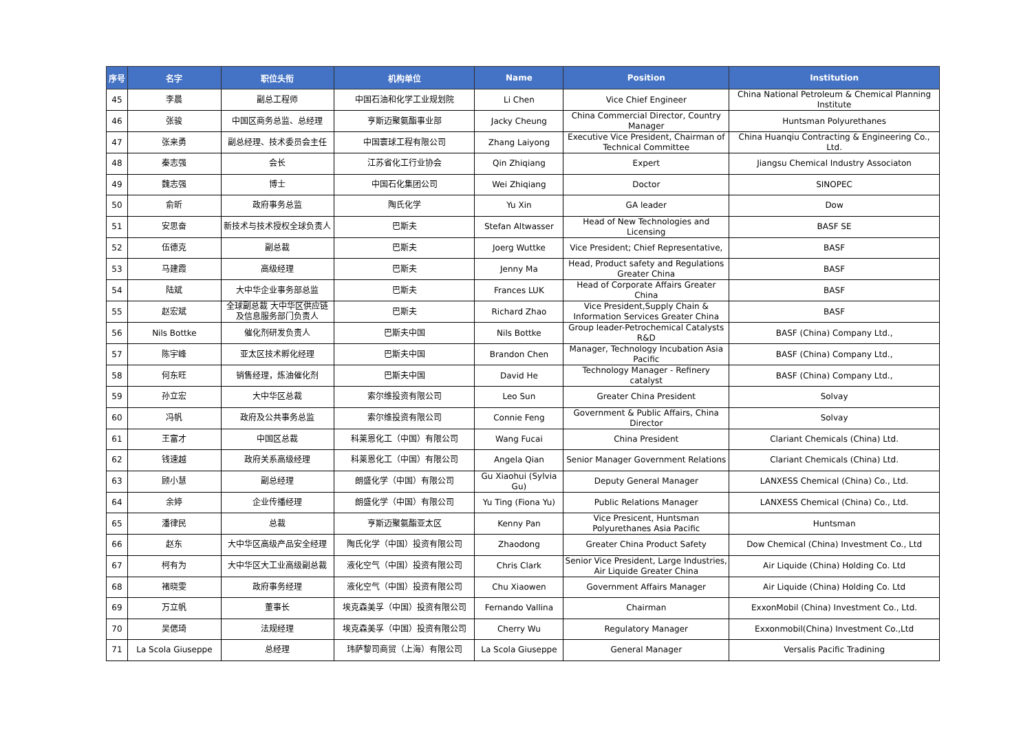| 序号 | 名字 | 职位头衔 | 机构单位 | Name | Position | Institution |
| --- | --- | --- | --- | --- | --- | --- |
| 45 | 李晨 | 副总工程师 | 中国石油和化学工业规划院 | Li Chen | Vice Chief Engineer | China National Petroleum & Chemical Planning Institute |
| 46 | 张骏 | 中国区商务总监、总经理 | 亨斯迈聚氨酯事业部 | Jacky Cheung | China Commercial Director, Country Manager | Huntsman Polyurethanes |
| 47 | 张来勇 | 副总经理、技术委员会主任 | 中国寰球工程有限公司 | Zhang Laiyong | Executive Vice President, Chairman of Technical Committee | China Huanqiu Contracting & Engineering Co., Ltd. |
| 48 | 秦志强 | 会长 | 江苏省化工行业协会 | Qin Zhiqiang | Expert | Jiangsu Chemical Industry Associaton |
| 49 | 魏志强 | 博士 | 中国石化集团公司 | Wei Zhiqiang | Doctor | SINOPEC |
| 50 | 俞昕 | 政府事务总监 | 陶氏化学 | Yu Xin | GA leader | Dow |
| 51 | 安思奋 | 新技术与技术授权全球负责人 | 巴斯夫 | Stefan Altwasser | Head of New Technologies and Licensing | BASF SE |
| 52 | 伍德克 | 副总裁 | 巴斯夫 | Joerg Wuttke | Vice President; Chief Representative, | BASF |
| 53 | 马建霞 | 高级经理 | 巴斯夫 | Jenny Ma | Head, Product safety and Regulations Greater China | BASF |
| 54 | 陆斌 | 大中华企业事务部总监 | 巴斯夫 | Frances LUK | Head of Corporate Affairs Greater China | BASF |
| 55 | 赵宏斌 | 全球副总裁 大中华区供应链及信息服务部门负责人 | 巴斯夫 | Richard Zhao | Vice President,Supply Chain & Information Services Greater China | BASF |
| 56 | Nils Bottke | 催化剂研发负责人 | 巴斯夫中国 | Nils Bottke | Group leader-Petrochemical Catalysts R&D | BASF (China) Company Ltd., |
| 57 | 陈宇峰 | 亚太区技术孵化经理 | 巴斯夫中国 | Brandon Chen | Manager, Technology Incubation Asia Pacific | BASF (China) Company Ltd., |
| 58 | 何东旺 | 销售经理，炼油催化剂 | 巴斯夫中国 | David He | Technology Manager - Refinery catalyst | BASF (China) Company Ltd., |
| 59 | 孙立宏 | 大中华区总裁 | 索尔维投资有限公司 | Leo Sun | Greater China President | Solvay |
| 60 | 冯帆 | 政府及公共事务总监 | 索尔维投资有限公司 | Connie Feng | Government & Public Affairs, China Director | Solvay |
| 61 | 王富才 | 中国区总裁 | 科莱恩化工（中国）有限公司 | Wang Fucai | China President | Clariant Chemicals (China) Ltd. |
| 62 | 钱速越 | 政府关系高级经理 | 科莱恩化工（中国）有限公司 | Angela Qian | Senior Manager Government Relations | Clariant Chemicals (China) Ltd. |
| 63 | 顾小慧 | 副总经理 | 朗盛化学（中国）有限公司 | Gu Xiaohui (Sylvia Gu) | Deputy General Manager | LANXESS Chemical (China) Co., Ltd. |
| 64 | 余婷 | 企业传播经理 | 朗盛化学（中国）有限公司 | Yu Ting (Fiona Yu) | Public Relations Manager | LANXESS Chemical (China) Co., Ltd. |
| 65 | 潘律民 | 总裁 | 亨斯迈聚氨酯亚太区 | Kenny Pan | Vice Presicent, Huntsman Polyurethanes Asia Pacific | Huntsman |
| 66 | 赵东 | 大中华区高级产品安全经理 | 陶氏化学（中国）投资有限公司 | Zhaodong | Greater China Product Safety | Dow Chemical (China) Investment Co., Ltd |
| 67 | 柯有为 | 大中华区大工业高级副总裁 | 液化空气（中国）投资有限公司 | Chris Clark | Senior Vice President, Large Industries, Air Liquide Greater China | Air Liquide (China) Holding Co. Ltd |
| 68 | 褚晓雯 | 政府事务经理 | 液化空气（中国）投资有限公司 | Chu Xiaowen | Government Affairs Manager | Air Liquide (China) Holding Co. Ltd |
| 69 | 万立帆 | 董事长 | 埃克森美孚（中国）投资有限公司 | Fernando Vallina | Chairman | ExxonMobil (China) Investment Co., Ltd. |
| 70 | 吴偲琦 | 法规经理 | 埃克森美孚（中国）投资有限公司 | Cherry Wu | Regulatory Manager | Exxonmobil(China) Investment Co.,Ltd |
| 71 | La Scola Giuseppe | 总经理 | 玮萨黎司商贸（上海）有限公司 | La Scola Giuseppe | General Manager | Versalis Pacific Tradining |